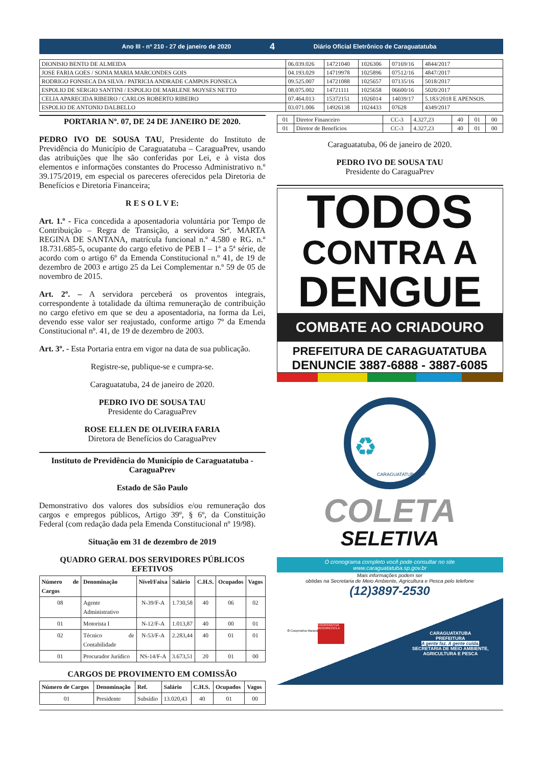Ano III - nº 210 - 27 de janeiro de 2020 4 Diário Oficial Eletrônico de Caraguatatuba
| DIONISIO BENTO DE ALMEIDA | 06.039.026 | 14721040 | 1026306 | 07169/16 | 4844/2017 |
| JOSE FARIA GOES / SONIA MARIA MARCONDES GOIS | 04.193.029 | 14719978 | 1025896 | 07512/16 | 4847/2017 |
| RODRIGO FONSECA DA SILVA / PATRICIA ANDRADE CAMPOS FONSECA | 09.525.007 | 14721088 | 1025657 | 07135/16 | 5018/2017 |
| ESPOLIO DE SERGIO SANTINI / ESPOLIO DE MARLENE MOYSES NETTO | 08.075.002 | 14721111 | 1025658 | 06600/16 | 5020/2017 |
| CELIA APARECIDA RIBEIRO / CARLOS ROBERTO RIBEIRO | 07.464.013 | 15372151 | 1026014 | 14039/17 | 5.183/2018 E APENSOS. |
| ESPOLIO DE ANTONIO DALBELLO | 03.071.006 | 14926138 | 1024433 | 07628 | 4349/2017 |
PORTARIA Nº. 07, DE 24 DE JANEIRO DE 2020.
PEDRO IVO DE SOUSA TAU, Presidente do Instituto de Previdência do Município de Caraguatatuba – CaraguaPrev, usando das atribuições que lhe são conferidas por Lei, e à vista dos elementos e informações constantes do Processo Administrativo n.º 39.175/2019, em especial os pareceres oferecidos pela Diretoria de Benefícios e Diretoria Financeira;
R E S O L V E:
Art. 1.º - Fica concedida a aposentadoria voluntária por Tempo de Contribuição – Regra de Transição, a servidora Srª. MARTA REGINA DE SANTANA, matrícula funcional n.º 4.580 e RG. n.º 18.731.685-5, ocupante do cargo efetivo de PEB I – 1ª a 5ª série, de acordo com o artigo 6º da Emenda Constitucional n.º 41, de 19 de dezembro de 2003 e artigo 25 da Lei Complementar n.º 59 de 05 de novembro de 2015.
Art. 2º. – A servidora perceberá os proventos integrais, correspondente à totalidade da última remuneração de contribuição no cargo efetivo em que se deu a aposentadoria, na forma da Lei, devendo esse valor ser reajustado, conforme artigo 7º da Emenda Constitucional nº. 41, de 19 de dezembro de 2003.
Art. 3º. - Esta Portaria entra em vigor na data de sua publicação.
Registre-se, publique-se e cumpra-se.
Caraguatatuba, 24 de janeiro de 2020.
PEDRO IVO DE SOUSA TAU
Presidente do CaraguaPrev
ROSE ELLEN DE OLIVEIRA FARIA
Diretora de Benefícios do CaraguaPrev
Instituto de Previdência do Município de Caraguatatuba - CaraguaPrev
Estado de São Paulo
Demonstrativo dos valores dos subsídios e/ou remuneração dos cargos e empregos públicos, Artigo 39º, § 6º, da Constituição Federal (com redação dada pela Emenda Constitucional nº 19/98).
Situação em 31 de dezembro de 2019
QUADRO GERAL DOS SERVIDORES PÚBLICOS EFETIVOS
| Número de Cargos | Denominação | Nível/Faixa | Salário | C.H.S. | Ocupados | Vagos |
| --- | --- | --- | --- | --- | --- | --- |
| 08 | Agente Administrativo | N-39/F-A | 1.730,58 | 40 | 06 | 02 |
| 01 | Motorista I | N-12/F-A | 1.013,87 | 40 | 00 | 01 |
| 02 | Técnico de Contabilidade | N-53/F-A | 2.283,44 | 40 | 01 | 01 |
| 01 | Procurador Jurídico | NS-14/F-A | 3.673,51 | 20 | 01 | 00 |
CARGOS DE PROVIMENTO EM COMISSÃO
| Número de Cargos | Denominação | Ref. | Salário | C.H.S. | Ocupados | Vagos |
| --- | --- | --- | --- | --- | --- | --- |
| 01 | Presidente | Subsídio | 13.020,43 | 40 | 01 | 00 |
| 01 | Diretor Financeiro | CC-3 | 4.327,23 | 40 | 01 | 00 |
| 01 | Diretor de Benefícios | CC-3 | 4.327,23 | 40 | 01 | 00 |
Caraguatatuba, 06 de janeiro de 2020.
PEDRO IVO DE SOUSA TAU
Presidente do CaraguaPrev
TODOS
CONTRA A
DENGUE
COMBATE AO CRIADOURO
PREFEITURA DE CARAGUATATUBA
DENUNCIE 3887-6888 - 3887-6085
♻ CARAGUATATUBA -SP
COLETA
SELETIVA
O cronograma completo você pode consultar no site
www.caraguatatuba.sp.gov.br
Mais informações podem ser
obtidas na Secretaria de Meio Ambiente, Agricultura e Pesca pelo telefone
(12)3897-2530
♻ Cooperativa Maranata
COOPERATIVA REGORECICLA
CARAGUATATUBA
PREFEITURA
A gente faz. A gente cuida.
SECRETARIA DE MEIO AMBIENTE,
AGRICULTURA E PESCA